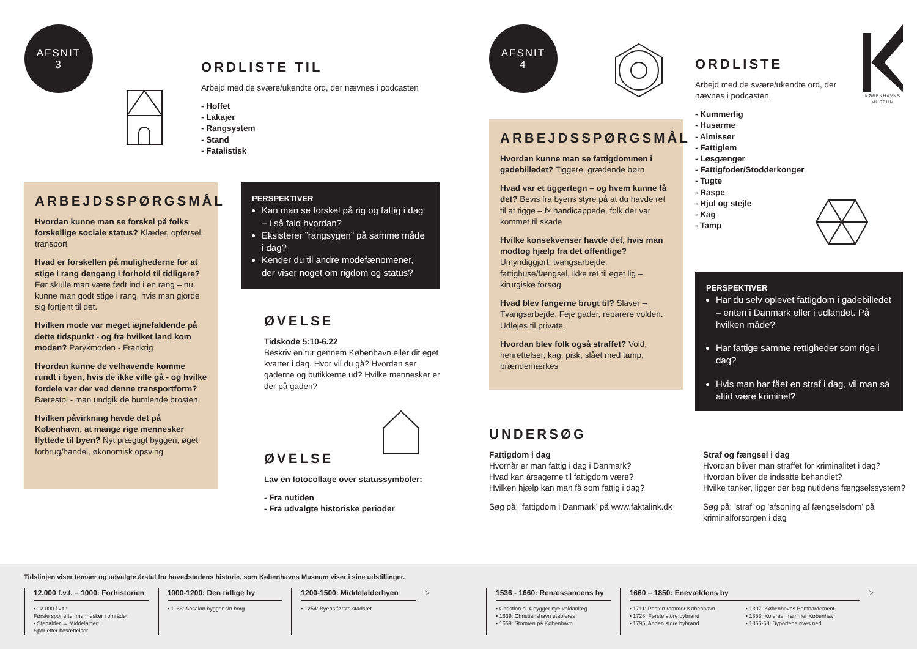AFSNIT
3
ORDLISTE TIL
Arbejd med de svære/ukendte ord, der nævnes i podcasten
- Hoffet
- Lakajer
- Rangsystem
- Stand
- Fatalistisk
ARBEJDSSPØRGSMÅL
Hvordan kunne man se forskel på folks forskellige sociale status? Klæder, opførsel, transport
Hvad er forskellen på mulighederne for at stige i rang dengang i forhold til tidligere? Før skulle man være født ind i en rang – nu kunne man godt stige i rang, hvis man gjorde sig fortjent til det.
Hvilken mode var meget iøjnefaldende på dette tidspunkt - og fra hvilket land kom moden? Parykmoden - Frankrig
Hvordan kunne de velhavende komme rundt i byen, hvis de ikke ville gå - og hvilke fordele var der ved denne transportform? Bærestol - man undgik de bumlende brosten
Hvilken påvirkning havde det på København, at mange rige mennesker flyttede til byen? Nyt prægtigt byggeri, øget forbrug/handel, økonomisk opsving
PERSPEKTIVER
Kan man se forskel på rig og fattig i dag – i så fald hvordan?
Eksisterer ”rangsygen” på samme måde i dag?
Kender du til andre modefænomener, der viser noget om rigdom og status?
ØVELSE
Tidskode 5:10-6.22
Beskriv en tur gennem København eller dit eget kvarter i dag. Hvor vil du gå? Hvordan ser gaderne og butikkerne ud? Hvilke mennesker er der på gaden?
ØVELSE
Lav en fotocollage over statussymboler:
- Fra nutiden
- Fra udvalgte historiske perioder
AFSNIT
4
ORDLISTE
Arbejd med de svære/ukendte ord, der nævnes i podcasten
- Kummerlig
- Husarme
- Almisser
- Fattiglem
- Løsgænger
- Fattigfoder/Stodderkonger
- Tugte
- Raspe
- Hjul og stejle
- Kag
- Tamp
KØBENHAVNS
MUSEUM
ARBEJDSSPØRGSMÅL
Hvordan kunne man se fattigdommen i gadebilledet? Tiggere, grædende børn
Hvad var et tiggertegn – og hvem kunne få det? Bevis fra byens styre på at du havde ret til at tigge – fx handicappede, folk der var kommet til skade
Hvilke konsekvenser havde det, hvis man modtog hjælp fra det offentlige? Umyndiggjort, tvangsarbejde, fattighuse/fængsel, ikke ret til eget lig – kirurgiske forsøg
Hvad blev fangerne brugt til? Slaver – Tvangsarbejde. Feje gader, reparere volden. Udlejes til private.
Hvordan blev folk også straffet? Vold, henrettelser, kag, pisk, slået med tamp, brændemærkes
PERSPEKTIVER
Har du selv oplevet fattigdom i gadebilledet – enten i Danmark eller i udlandet. På hvilken måde?
Har fattige samme rettigheder som rige i dag?
Hvis man har fået en straf i dag, vil man så altid være kriminel?
UNDERSØG
Fattigdom i dag
Hvornår er man fattig i dag i Danmark?
Hvad kan årsagerne til fattigdom være?
Hvilken hjælp kan man få som fattig i dag?
Søg på: ’fattigdom i Danmark’ på www.faktalink.dk
Straf og fængsel i dag
Hvordan bliver man straffet for kriminalitet i dag?
Hvordan bliver de indsatte behandlet?
Hvilke tanker, ligger der bag nutidens fængselssystem?
Søg på: ’straf’ og ’afsoning af fængselsdom’ på kriminalforsorgen i dag
Tidslinjen viser temaer og udvalgte årstal fra hovedstadens historie, som Københavns Museum viser i sine udstillinger.
12.000 f.v.t. – 1000: Forhistorien
• 12.000 f.v.t.:
Første spor efter mennesker i området
• Stenalder → Middelalder:
Spor efter bosættelser
1000-1200: Den tidlige by
• 1166: Absalon bygger sin borg
1200-1500: Middelalderbyen
• 1254: Byens første stadsret
▷ 1536 - 1660: Renæssancens by
• Christian d. 4 bygger nye voldanlæg
• 1639: Christianshavn etableres
• 1659: Stormen på København
1660 – 1850: Enevældens by
• 1711: Pesten rammer København
• 1728: Første store bybrand
• 1795: Anden store bybrand • 1807: Københavns Bombardement
• 1853: Koleraen rammer København
• 1856-58: Byportene rives ned
▷